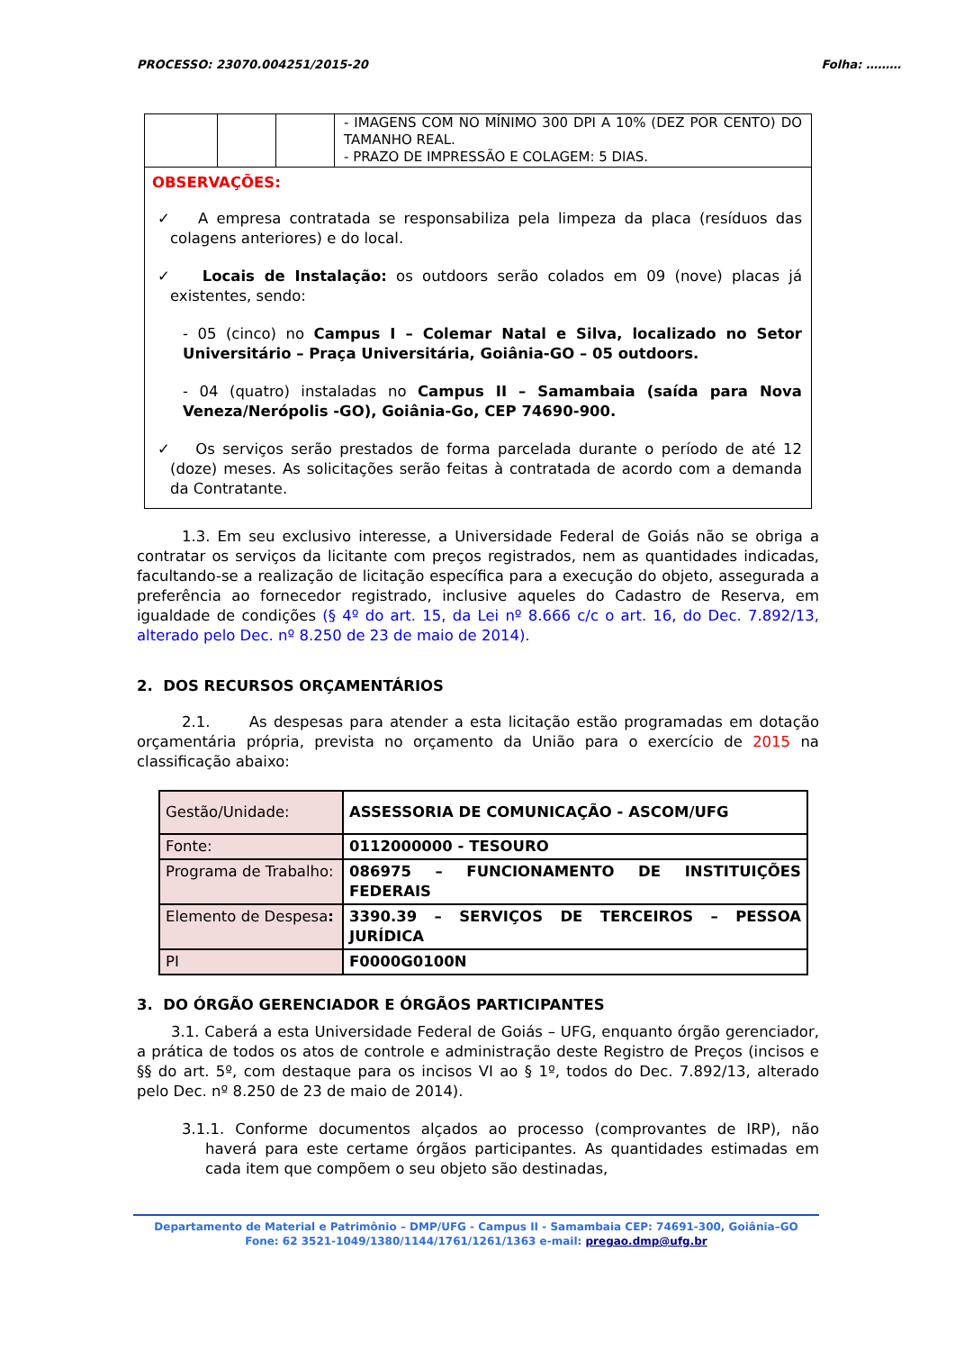PROCESSO: 23070.004251/2015-20 Folha: ………
| | | | - IMAGENS COM NO MÍNIMO 300 DPI A 10% (DEZ POR CENTO) DO TAMANHO REAL. - PRAZO DE IMPRESSÃO E COLAGEM: 5 DIAS. |
| OBSERVAÇÕES: ✓ A empresa contratada se responsabiliza pela limpeza da placa (resíduos das colagens anteriores) e do local. ✓ Locais de Instalação: os outdoors serão colados em 09 (nove) placas já existentes, sendo: - 05 (cinco) no Campus I – Colemar Natal e Silva, localizado no Setor Universitário – Praça Universitária, Goiânia-GO – 05 outdoors. - 04 (quatro) instaladas no Campus II – Samambaia (saída para Nova Veneza/Nerópolis -GO), Goiânia-Go, CEP 74690-900. ✓ Os serviços serão prestados de forma parcelada durante o período de até 12 (doze) meses. As solicitações serão feitas à contratada de acordo com a demanda da Contratante. | | | |
1.3. Em seu exclusivo interesse, a Universidade Federal de Goiás não se obriga a contratar os serviços da licitante com preços registrados, nem as quantidades indicadas, facultando-se a realização de licitação específica para a execução do objeto, assegurada a preferência ao fornecedor registrado, inclusive aqueles do Cadastro de Reserva, em igualdade de condições (§ 4º do art. 15, da Lei nº 8.666 c/c o art. 16, do Dec. 7.892/13, alterado pelo Dec. nº 8.250 de 23 de maio de 2014).
2. DOS RECURSOS ORÇAMENTÁRIOS
2.1. As despesas para atender a esta licitação estão programadas em dotação orçamentária própria, prevista no orçamento da União para o exercício de 2015 na classificação abaixo:
| Gestão/Unidade: | ASSESSORIA DE COMUNICAÇÃO - ASCOM/UFG |
| Fonte: | 0112000000 - TESOURO |
| Programa de Trabalho: | 086975 – FUNCIONAMENTO DE INSTITUIÇÕES FEDERAIS |
| Elemento de Despesa : | 3390.39 – SERVIÇOS DE TERCEIROS – PESSOA JURÍDICA |
| PI | F0000G0100N |
3. DO ÓRGÃO GERENCIADOR E ÓRGÃOS PARTICIPANTES
3.1. Caberá a esta Universidade Federal de Goiás – UFG, enquanto órgão gerenciador, a prática de todos os atos de controle e administração deste Registro de Preços (incisos e §§ do art. 5º, com destaque para os incisos VI ao § 1º, todos do Dec. 7.892/13, alterado pelo Dec. nº 8.250 de 23 de maio de 2014).
3.1.1. Conforme documentos alçados ao processo (comprovantes de IRP), não haverá para este certame órgãos participantes. As quantidades estimadas em cada item que compõem o seu objeto são destinadas,
Departamento de Material e Patrimônio – DMP/UFG - Campus II - Samambaia CEP: 74691-300, Goiânia–GO
Fone: 62 3521-1049/1380/1144/1761/1261/1363 e-mail: pregao.dmp@ufg.br